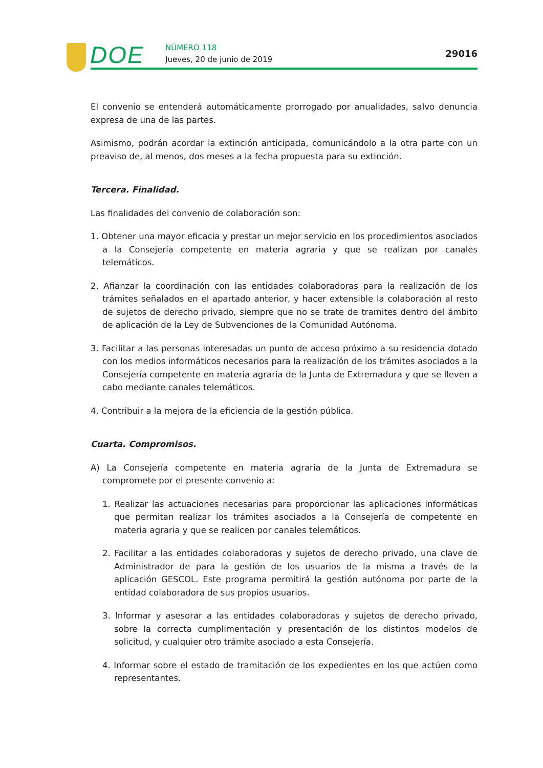DOE NÚMERO 118
Jueves, 20 de junio de 2019
29016
El convenio se entenderá automáticamente prorrogado por anualidades, salvo denuncia expresa de una de las partes.
Asimismo, podrán acordar la extinción anticipada, comunicándolo a la otra parte con un preaviso de, al menos, dos meses a la fecha propuesta para su extinción.
Tercera. Finalidad.
Las finalidades del convenio de colaboración son:
1. Obtener una mayor eficacia y prestar un mejor servicio en los procedimientos asociados a la Consejería competente en materia agraria y que se realizan por canales telemáticos.
2. Afianzar la coordinación con las entidades colaboradoras para la realización de los trámites señalados en el apartado anterior, y hacer extensible la colaboración al resto de sujetos de derecho privado, siempre que no se trate de tramites dentro del ámbito de aplicación de la Ley de Subvenciones de la Comunidad Autónoma.
3. Facilitar a las personas interesadas un punto de acceso próximo a su residencia dotado con los medios informáticos necesarios para la realización de los trámites asociados a la Consejería competente en materia agraria de la Junta de Extremadura y que se lleven a cabo mediante canales telemáticos.
4. Contribuir a la mejora de la eficiencia de la gestión pública.
Cuarta. Compromisos.
A) La Consejería competente en materia agraria de la Junta de Extremadura se compromete por el presente convenio a:
1. Realizar las actuaciones necesarias para proporcionar las aplicaciones informáticas que permitan realizar los trámites asociados a la Consejería de competente en materia agraria y que se realicen por canales telemáticos.
2. Facilitar a las entidades colaboradoras y sujetos de derecho privado, una clave de Administrador de para la gestión de los usuarios de la misma a través de la aplicación GESCOL. Este programa permitirá la gestión autónoma por parte de la entidad colaboradora de sus propios usuarios.
3. Informar y asesorar a las entidades colaboradoras y sujetos de derecho privado, sobre la correcta cumplimentación y presentación de los distintos modelos de solicitud, y cualquier otro trámite asociado a esta Consejería.
4. Informar sobre el estado de tramitación de los expedientes en los que actúen como representantes.